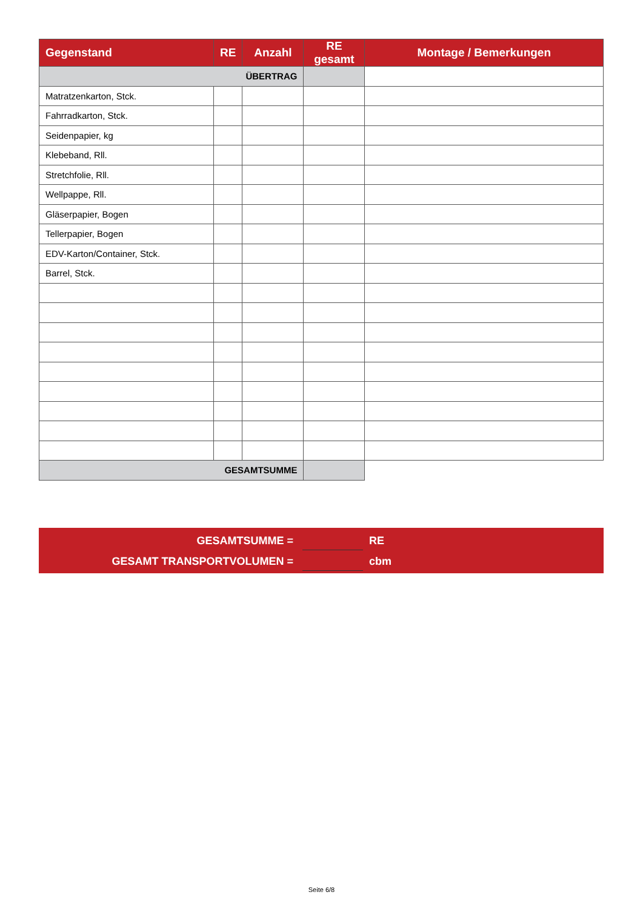| Gegenstand | RE | Anzahl | RE gesamt | Montage / Bemerkungen |
| --- | --- | --- | --- | --- |
| ÜBERTRAG | | | | |
| Matratzenkarton, Stck. | | | | |
| Fahrradkarton, Stck. | | | | |
| Seidenpapier, kg | | | | |
| Klebeband, Rll. | | | | |
| Stretchfolie, Rll. | | | | |
| Wellpappe, Rll. | | | | |
| Gläserpapier, Bogen | | | | |
| Tellerpapier, Bogen | | | | |
| EDV-Karton/Container, Stck. | | | | |
| Barrel, Stck. | | | | |
| GESAMTSUMME | | | | |
GESAMTSUMME = RE
GESAMT TRANSPORTVOLUMEN = cbm
Seite 6/8